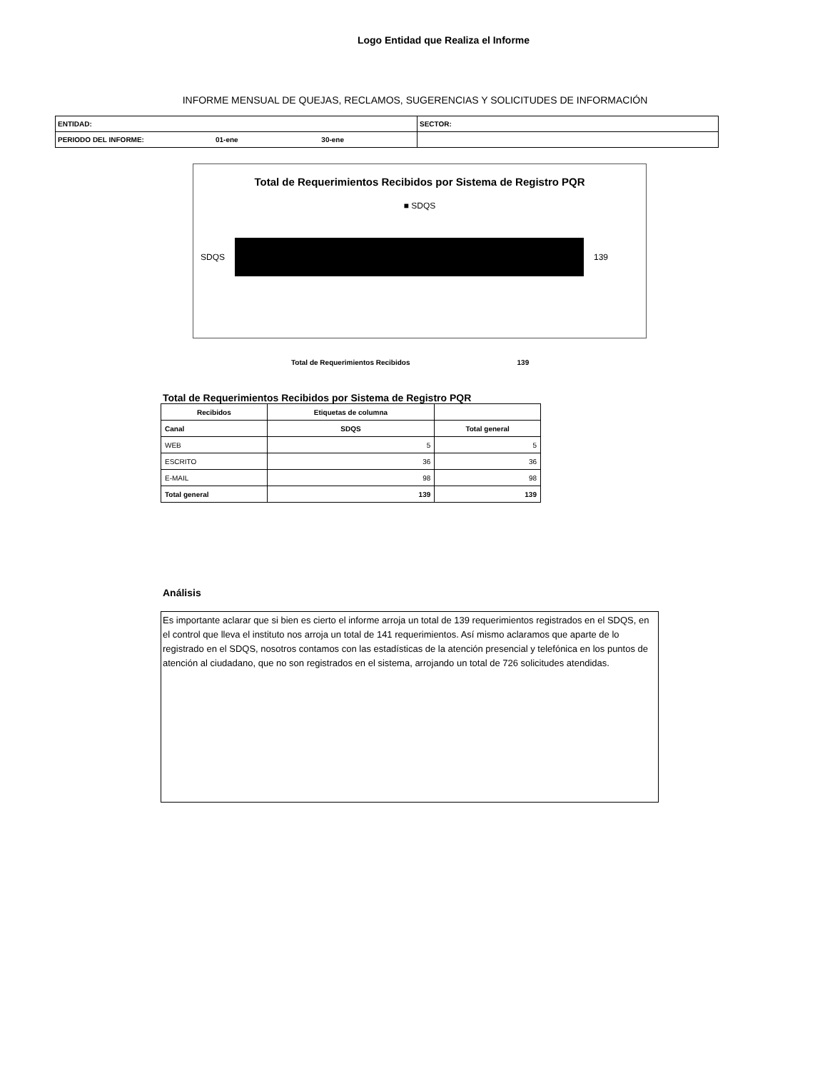Logo Entidad que Realiza el Informe
INFORME MENSUAL DE QUEJAS, RECLAMOS, SUGERENCIAS Y SOLICITUDES DE INFORMACIÓN
| ENTIDAD: | SECTOR: |
| PERIODO DEL INFORME: 01-ene 30-ene | |
Total de Requerimientos Recibidos por Sistema de Registro PQR
■ SDQS
SDQS 139
Total de Requerimientos Recibidos 139
Total de Requerimientos Recibidos por Sistema de Registro PQR
| Recibidos | Etiquetas de columna | |
| --- | --- | --- |
| Canal | SDQS | Total general |
| WEB | 5 | 5 |
| ESCRITO | 36 | 36 |
| E-MAIL | 98 | 98 |
| Total general | 139 | 139 |
Análisis
Es importante aclarar que si bien es cierto el informe arroja un total de 139 requerimientos registrados en el SDQS, en el control que lleva el instituto nos arroja un total de 141 requerimientos. Así mismo aclaramos que aparte de lo registrado en el SDQS, nosotros contamos con las estadísticas de la atención presencial y telefónica en los puntos de atención al ciudadano, que no son registrados en el sistema, arrojando un total de 726 solicitudes atendidas.